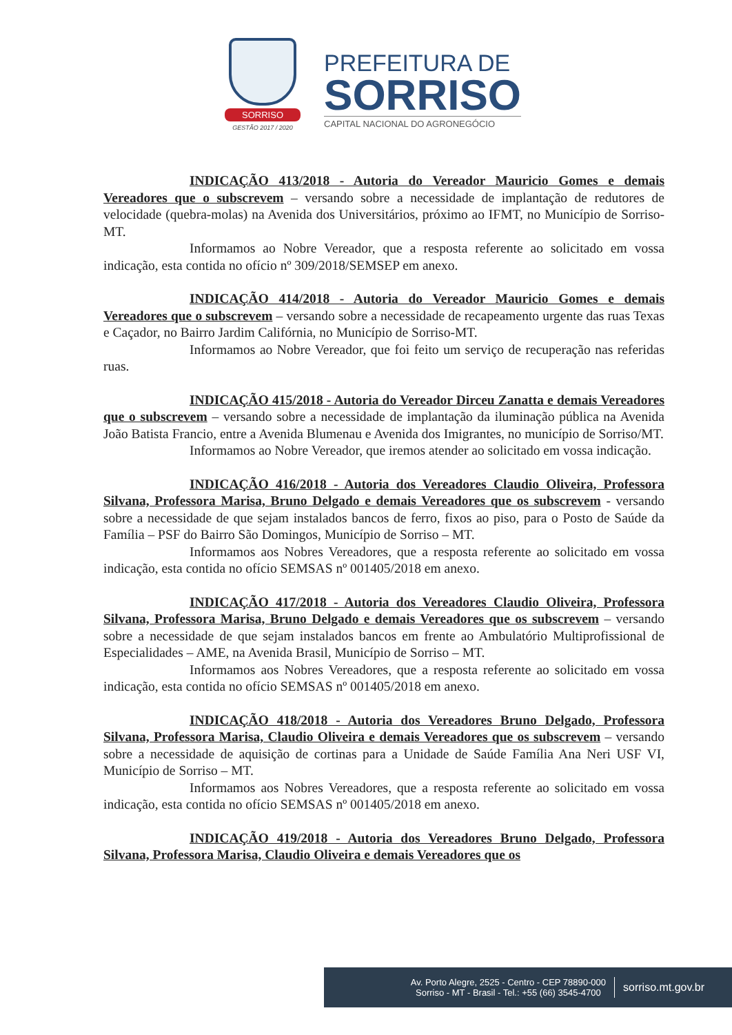SORRISO
GESTÃO 2017 / 2020
PREFEITURA DE
SORRISO
CAPITAL NACIONAL DO AGRONEGÓCIO
INDICAÇÃO 413/2018 - Autoria do Vereador Mauricio Gomes e demais Vereadores que o subscrevem – versando sobre a necessidade de implantação de redutores de velocidade (quebra-molas) na Avenida dos Universitários, próximo ao IFMT, no Município de Sorriso-MT.
Informamos ao Nobre Vereador, que a resposta referente ao solicitado em vossa indicação, esta contida no ofício nº 309/2018/SEMSEP em anexo.
INDICAÇÃO 414/2018 - Autoria do Vereador Mauricio Gomes e demais Vereadores que o subscrevem – versando sobre a necessidade de recapeamento urgente das ruas Texas e Caçador, no Bairro Jardim Califórnia, no Município de Sorriso-MT.
Informamos ao Nobre Vereador, que foi feito um serviço de recuperação nas referidas ruas.
INDICAÇÃO 415/2018 - Autoria do Vereador Dirceu Zanatta e demais Vereadores que o subscrevem – versando sobre a necessidade de implantação da iluminação pública na Avenida João Batista Francio, entre a Avenida Blumenau e Avenida dos Imigrantes, no município de Sorriso/MT.
Informamos ao Nobre Vereador, que iremos atender ao solicitado em vossa indicação.
INDICAÇÃO 416/2018 - Autoria dos Vereadores Claudio Oliveira, Professora Silvana, Professora Marisa, Bruno Delgado e demais Vereadores que os subscrevem - versando sobre a necessidade de que sejam instalados bancos de ferro, fixos ao piso, para o Posto de Saúde da Família – PSF do Bairro São Domingos, Município de Sorriso – MT.
Informamos aos Nobres Vereadores, que a resposta referente ao solicitado em vossa indicação, esta contida no ofício SEMSAS nº 001405/2018 em anexo.
INDICAÇÃO 417/2018 - Autoria dos Vereadores Claudio Oliveira, Professora Silvana, Professora Marisa, Bruno Delgado e demais Vereadores que os subscrevem – versando sobre a necessidade de que sejam instalados bancos em frente ao Ambulatório Multiprofissional de Especialidades – AME, na Avenida Brasil, Município de Sorriso – MT.
Informamos aos Nobres Vereadores, que a resposta referente ao solicitado em vossa indicação, esta contida no ofício SEMSAS nº 001405/2018 em anexo.
INDICAÇÃO 418/2018 - Autoria dos Vereadores Bruno Delgado, Professora Silvana, Professora Marisa, Claudio Oliveira e demais Vereadores que os subscrevem – versando sobre a necessidade de aquisição de cortinas para a Unidade de Saúde Família Ana Neri USF VI, Município de Sorriso – MT.
Informamos aos Nobres Vereadores, que a resposta referente ao solicitado em vossa indicação, esta contida no ofício SEMSAS nº 001405/2018 em anexo.
INDICAÇÃO 419/2018 - Autoria dos Vereadores Bruno Delgado, Professora Silvana, Professora Marisa, Claudio Oliveira e demais Vereadores que os
Av. Porto Alegre, 2525 - Centro - CEP 78890-000
Sorriso - MT - Brasil - Tel.: +55 (66) 3545-4700
sorriso.mt.gov.br